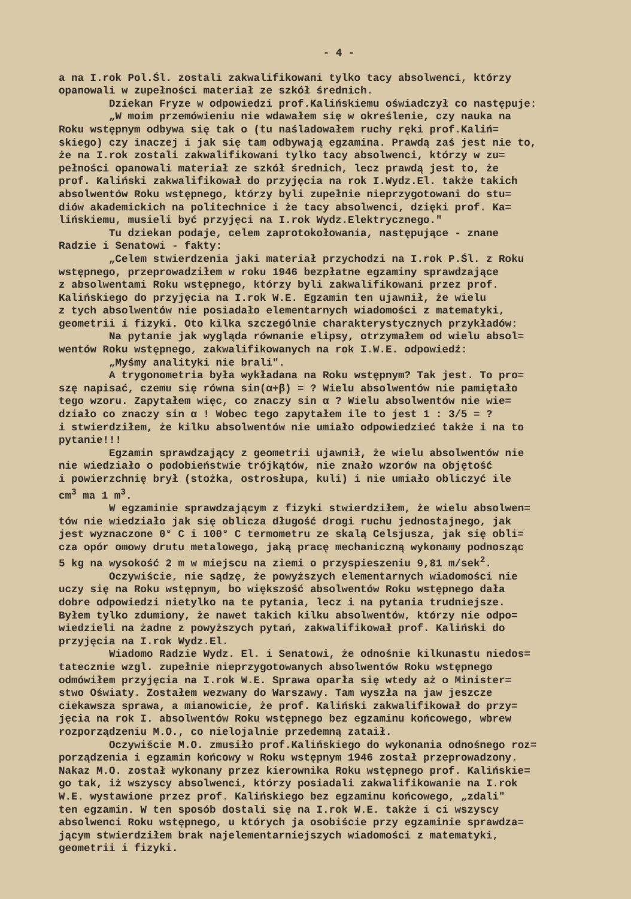- 4 -
a na I.rok Pol.Śl. zostali zakwalifikowani tylko tacy absolwenci, którzy opanowali w zupełności materiał ze szkół średnich. Dziekan Fryze w odpowiedzi prof.Kalińskiemu oświadczył co następuje: „W moim przemówieniu nie wdawałem się w określenie, czy nauka na Roku wstępnym odbywa się tak o (tu naśladowałem ruchy ręki prof.Kaliń= skiego) czy inaczej i jak się tam odbywają egzamina. Prawdą zaś jest nie to, że na I.rok zostali zakwalifikowani tylko tacy absolwenci, którzy w zu= pełności opanowali materiał ze szkół średnich, lecz prawdą jest to, że prof. Kaliński zakwalifikował do przyjęcia na rok I.Wydz.El. także takich absolwentów Roku wstępnego, którzy byli zupełnie nieprzygotowani do stu= diów akademickich na politechnice i że tacy absolwenci, dzięki prof. Ka= lińskiemu, musieli być przyjęci na I.rok Wydz.Elektrycznego." Tu dziekan podaje, celem zaprotokołowania, następujące - znane Radzie i Senatowi - fakty: „Celem stwierdzenia jaki materiał przychodzi na I.rok P.Śl. z Roku wstępnego, przeprowadziłem w roku 1946 bezpłatne egzaminy sprawdzające z absolwentami Roku wstępnego, którzy byli zakwalifikowani przez prof. Kalińskiego do przyjęcia na I.rok W.E. Egzamin ten ujawnił, że wielu z tych absolwentów nie posiadało elementarnych wiadomości z matematyki, geometrii i fizyki. Oto kilka szczególnie charakterystycznych przykładów: Na pytanie jak wygląda równanie elipsy, otrzymałem od wielu absol= wentów Roku wstępnego, zakwalifikowanych na rok I.W.E. odpowiedź: „Myśmy analityki nie brali". A trygonometria była wykładana na Roku wstępnym? Tak jest. To pro= szę napisać, czemu się równa sin(α+β) = ? Wielu absolwentów nie pamiętało tego wzoru. Zapytałem więc, co znaczy sin α ? Wielu absolwentów nie wie= działo co znaczy sin α ! Wobec tego zapytałem ile to jest 1 : 3/5 = ? i stwierdziłem, że kilku absolwentów nie umiało odpowiedzieć także i na to pytanie!!! Egzamin sprawdzający z geometrii ujawnił, że wielu absolwentów nie nie wiedziało o podobieństwie trójkątów, nie znało wzorów na objętość i powierzchnię brył (stożka, ostrosłupa, kuli) i nie umiało obliczyć ile cm<sup>3</sup> ma 1 m<sup>3</sup>. W egzaminie sprawdzającym z fizyki stwierdziłem, że wielu absolwen= tów nie wiedziało jak się oblicza długość drogi ruchu jednostajnego, jak jest wyznaczone 0° C i 100° C termometru ze skalą Celsjusza, jak się obli= cza opór omowy drutu metalowego, jaką pracę mechaniczną wykonamy podnosząc 5 kg na wysokość 2 m w miejscu na ziemi o przyspieszeniu 9,81 m/sek<sup>2</sup>. Oczywiście, nie sądzę, że powyższych elementarnych wiadomości nie uczy się na Roku wstępnym, bo większość absolwentów Roku wstępnego dała dobre odpowiedzi nietylko na te pytania, lecz i na pytania trudniejsze. Byłem tylko zdumiony, że nawet takich kilku absolwentów, którzy nie odpo= wiedzieli na żadne z powyższych pytań, zakwalifikował prof. Kaliński do przyjęcia na I.rok Wydz.El. Wiadomo Radzie Wydz. El. i Senatowi, że odnośnie kilkunastu niedos= tatecznie wzgl. zupełnie nieprzygotowanych absolwentów Roku wstępnego odmówiłem przyjęcia na I.rok W.E. Sprawa oparła się wtedy aż o Minister= stwo Oświaty. Zostałem wezwany do Warszawy. Tam wyszła na jaw jeszcze ciekawsza sprawa, a mianowicie, że prof. Kaliński zakwalifikował do przy= jęcia na rok I. absolwentów Roku wstępnego bez egzaminu końcowego, wbrew rozporządzeniu M.O., co nielojalnie przedemną zataił. Oczywiście M.O. zmusiło prof.Kalińskiego do wykonania odnośnego roz= porządzenia i egzamin końcowy w Roku wstępnym 1946 został przeprowadzony. Nakaz M.O. został wykonany przez kierownika Roku wstępnego prof. Kalińskie= go tak, iż wszyscy absolwenci, którzy posiadali zakwalifikowanie na I.rok W.E. wystawione przez prof. Kalińskiego bez egzaminu końcowego, „zdali" ten egzamin. W ten sposób dostali się na I.rok W.E. także i ci wszyscy absolwenci Roku wstępnego, u których ja osobiście przy egzaminie sprawdza= jącym stwierdziłem brak najelementarniejszych wiadomości z matematyki, geometrii i fizyki.